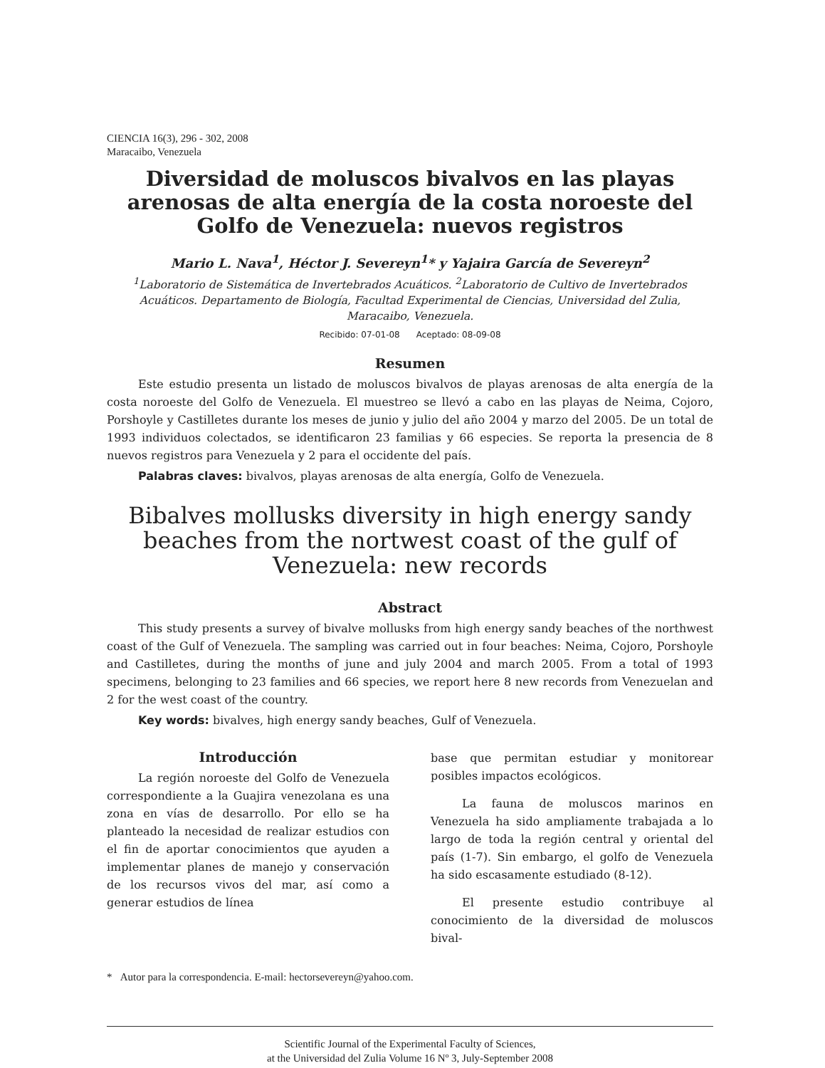CIENCIA 16(3), 296 - 302, 2008
Maracaibo, Venezuela
Diversidad de moluscos bivalvos en las playas arenosas de alta energía de la costa noroeste del Golfo de Venezuela: nuevos registros
Mario L. Nava<sup>1</sup>, Héctor J. Severeyn<sup>1</sup>* y Yajaira García de Severeyn<sup>2</sup>
<sup>1</sup> Laboratorio de Sistemática de Invertebrados Acuáticos. <sup>2</sup>Laboratorio de Cultivo de Invertebrados Acuáticos. Departamento de Biología, Facultad Experimental de Ciencias, Universidad del Zulia, Maracaibo, Venezuela.
Recibido: 07-01-08 Aceptado: 08-09-08
Resumen
Este estudio presenta un listado de moluscos bivalvos de playas arenosas de alta energía de la costa noroeste del Golfo de Venezuela. El muestreo se llevó a cabo en las playas de Neima, Cojoro, Porshoyle y Castilletes durante los meses de junio y julio del año 2004 y marzo del 2005. De un total de 1993 individuos colectados, se identificaron 23 familias y 66 especies. Se reporta la presencia de 8 nuevos registros para Venezuela y 2 para el occidente del país.
Palabras claves: bivalvos, playas arenosas de alta energía, Golfo de Venezuela.
Bibalves mollusks diversity in high energy sandy beaches from the nortwest coast of the gulf of Venezuela: new records
Abstract
This study presents a survey of bivalve mollusks from high energy sandy beaches of the northwest coast of the Gulf of Venezuela. The sampling was carried out in four beaches: Neima, Cojoro, Porshoyle and Castilletes, during the months of june and july 2004 and march 2005. From a total of 1993 specimens, belonging to 23 families and 66 species, we report here 8 new records from Venezuelan and 2 for the west coast of the country.
Key words: bivalves, high energy sandy beaches, Gulf of Venezuela.
Introducción
La región noroeste del Golfo de Venezuela correspondiente a la Guajira venezolana es una zona en vías de desarrollo. Por ello se ha planteado la necesidad de realizar estudios con el fin de aportar conocimientos que ayuden a implementar planes de manejo y conservación de los recursos vivos del mar, así como a generar estudios de línea
base que permitan estudiar y monitorear posibles impactos ecológicos.
La fauna de moluscos marinos en Venezuela ha sido ampliamente trabajada a lo largo de toda la región central y oriental del país (1-7). Sin embargo, el golfo de Venezuela ha sido escasamente estudiado (8-12).
El presente estudio contribuye al conocimiento de la diversidad de moluscos bival-
* Autor para la correspondencia. E-mail: hectorsevereyn@yahoo.com.
Scientific Journal of the Experimental Faculty of Sciences,
at the Universidad del Zulia Volume 16 Nº 3, July-September 2008